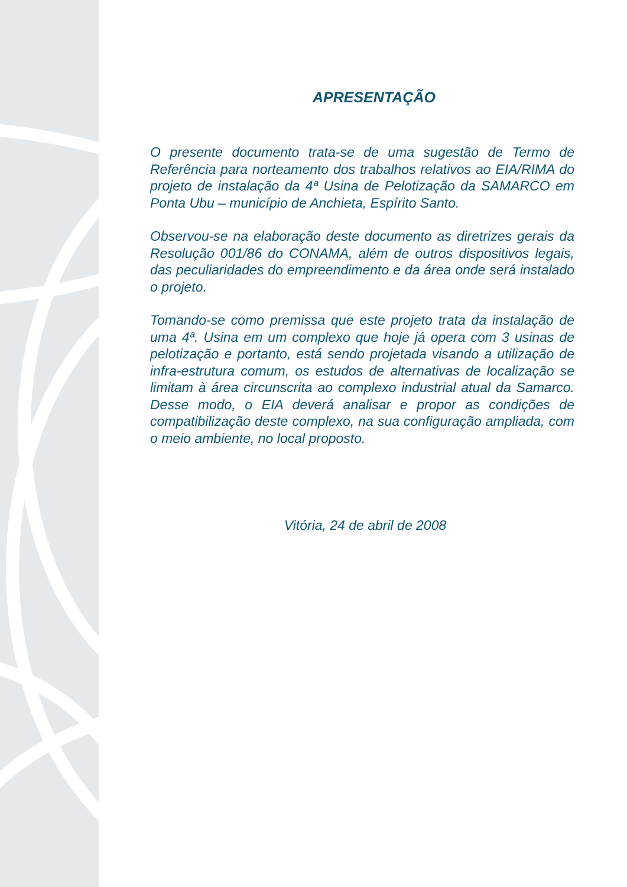APRESENTAÇÃO
O presente documento trata-se de uma sugestão de Termo de Referência para norteamento dos trabalhos relativos ao EIA/RIMA do projeto de instalação da 4ª Usina de Pelotização da SAMARCO em Ponta Ubu – município de Anchieta, Espírito Santo.
Observou-se na elaboração deste documento as diretrizes gerais da Resolução 001/86 do CONAMA, além de outros dispositivos legais, das peculiaridades do empreendimento e da área onde será instalado o projeto.
Tomando-se como premissa que este projeto trata da instalação de uma 4ª. Usina em um complexo que hoje já opera com 3 usinas de pelotização e portanto, está sendo projetada visando a utilização de infra-estrutura comum, os estudos de alternativas de localização se limitam à área circunscrita ao complexo industrial atual da Samarco. Desse modo, o EIA deverá analisar e propor as condições de compatibilização deste complexo, na sua configuração ampliada, com o meio ambiente, no local proposto.
Vitória, 24 de abril de 2008